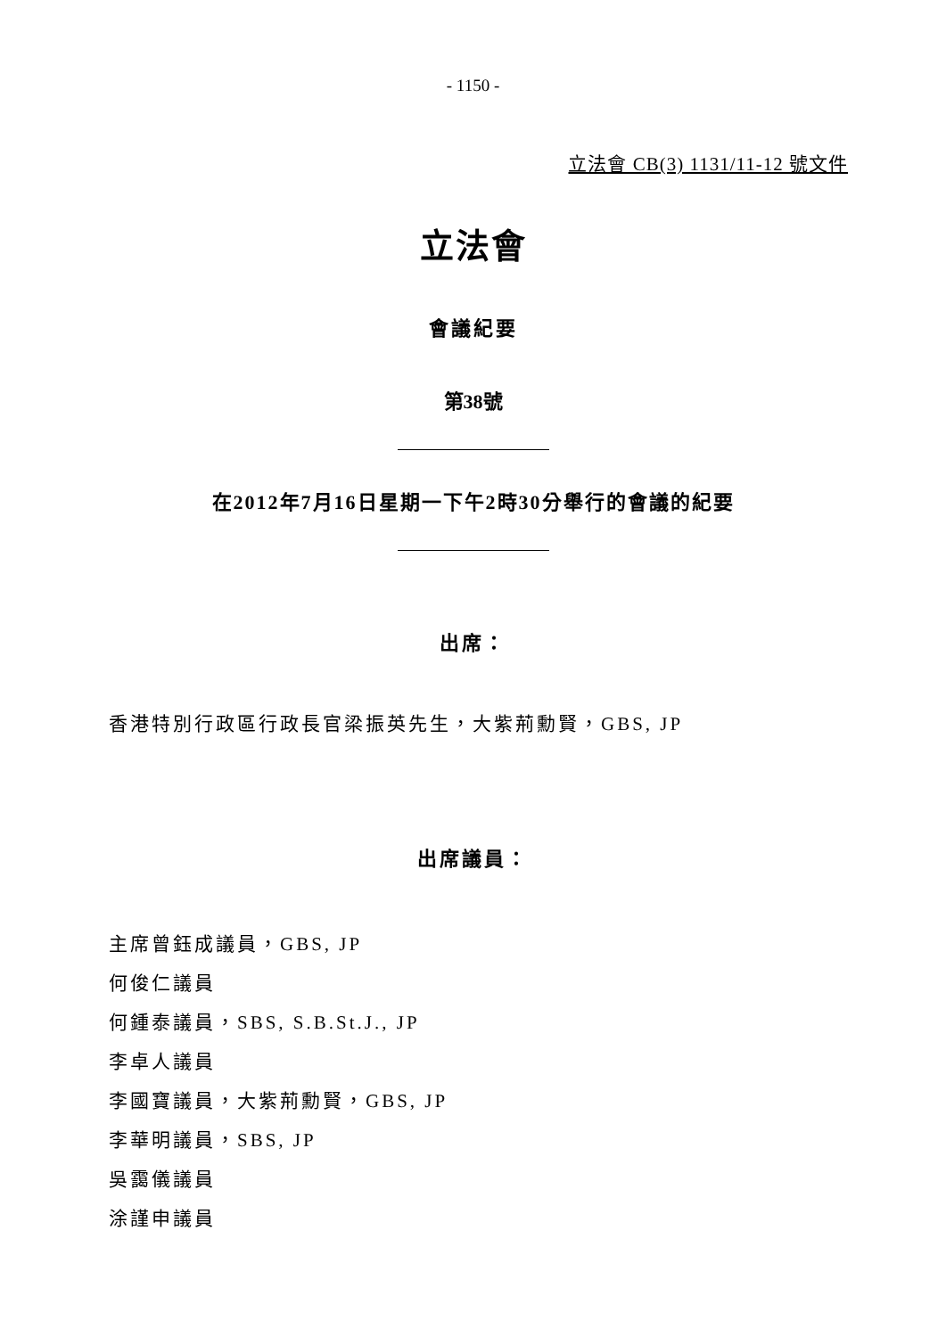- 1150 -
立法會 CB(3) 1131/11-12 號文件
立法會
會議紀要
第38號
在2012年7月16日星期一下午2時30分舉行的會議的紀要
出席：
香港特別行政區行政長官梁振英先生，大紫荊勳賢，GBS, JP
出席議員：
主席曾鈺成議員，GBS, JP
何俊仁議員
何鍾泰議員，SBS, S.B.St.J., JP
李卓人議員
李國寶議員，大紫荊勳賢，GBS, JP
李華明議員，SBS, JP
吳靄儀議員
涂謹申議員